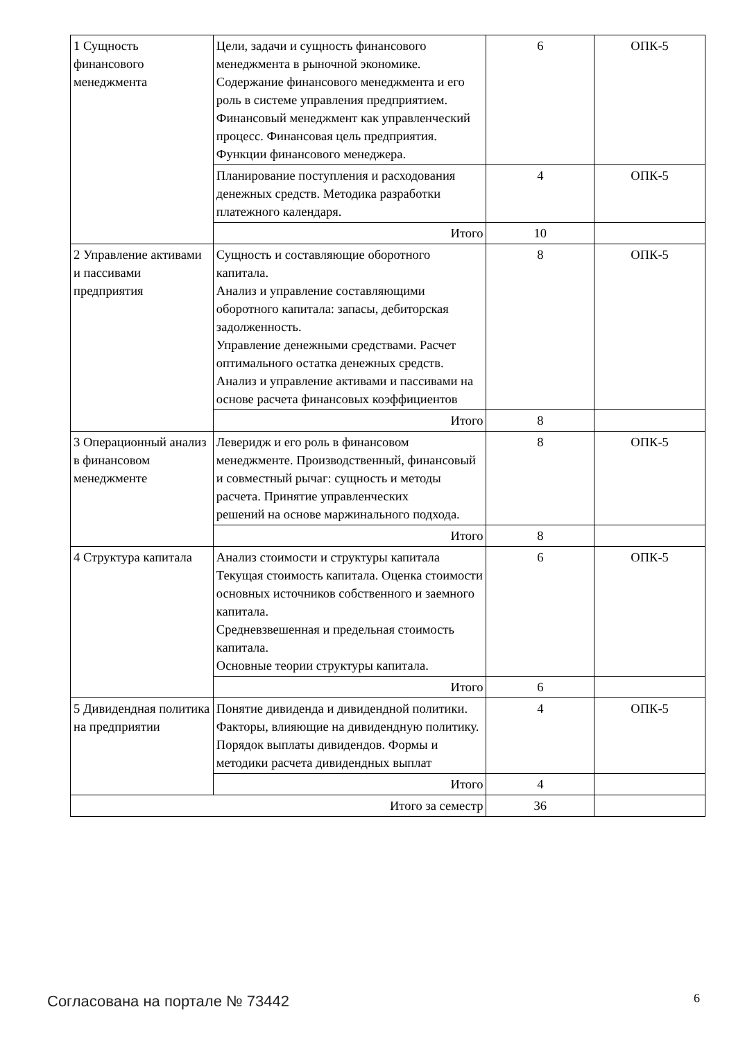| 1 Сущность финансового менеджмента | Цели, задачи и сущность финансового менеджмента в рыночной экономике. Содержание финансового менеджмента и его роль в системе управления предприятием. Финансовый менеджмент как управленческий процесс. Финансовая цель предприятия. Функции финансового менеджера. | 6 | ОПК-5 |
| | Планирование поступления и расходования денежных средств. Методика разработки платежного календаря. | 4 | ОПК-5 |
| | Итого | 10 | |
| 2 Управление активами и пассивами предприятия | Сущность и составляющие оборотного капитала. Анализ и управление составляющими оборотного капитала: запасы, дебиторская задолженность. Управление денежными средствами. Расчет оптимального остатка денежных средств. Анализ и управление активами и пассивами на основе расчета финансовых коэффициентов | 8 | ОПК-5 |
| | Итого | 8 | |
| 3 Операционный анализ в финансовом менеджменте | Леверидж и его роль в финансовом менеджменте. Производственный, финансовый и совместный рычаг: сущность и методы расчета. Принятие управленческих решений на основе маржинального подхода. | 8 | ОПК-5 |
| | Итого | 8 | |
| 4 Структура капитала | Анализ стоимости и структуры капитала Текущая стоимость капитала. Оценка стоимости основных источников собственного и заемного капитала. Средневзвешенная и предельная стоимость капитала. Основные теории структуры капитала. | 6 | ОПК-5 |
| | Итого | 6 | |
| 5 Дивидендная политика на предприятии | Понятие дивиденда и дивидендной политики. Факторы, влияющие на дивидендную политику. Порядок выплаты дивидендов. Формы и методики расчета дивидендных выплат | 4 | ОПК-5 |
| | Итого | 4 | |
| Итого за семестр | | 36 | |
Согласована на портале № 73442 6